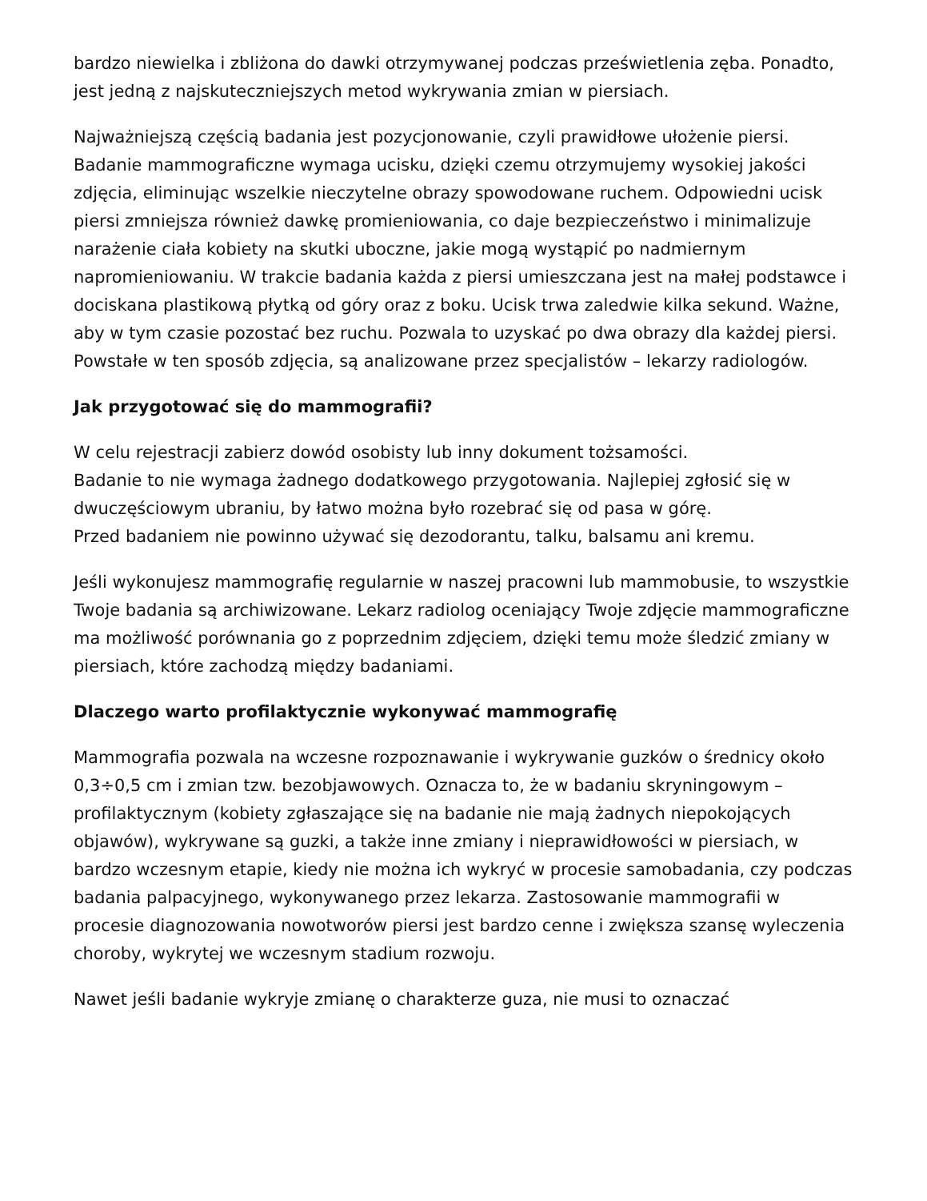bardzo niewielka i zbliżona do dawki otrzymywanej podczas prześwietlenia zęba. Ponadto, jest jedną z najskuteczniejszych metod wykrywania zmian w piersiach.
Najważniejszą częścią badania jest pozycjonowanie, czyli prawidłowe ułożenie piersi. Badanie mammograficzne wymaga ucisku, dzięki czemu otrzymujemy wysokiej jakości zdjęcia, eliminując wszelkie nieczytelne obrazy spowodowane ruchem. Odpowiedni ucisk piersi zmniejsza również dawkę promieniowania, co daje bezpieczeństwo i minimalizuje narażenie ciała kobiety na skutki uboczne, jakie mogą wystąpić po nadmiernym napromieniowaniu. W trakcie badania każda z piersi umieszczana jest na małej podstawce i dociskana plastikową płytką od góry oraz z boku. Ucisk trwa zaledwie kilka sekund. Ważne, aby w tym czasie pozostać bez ruchu. Pozwala to uzyskać po dwa obrazy dla każdej piersi. Powstałe w ten sposób zdjęcia, są analizowane przez specjalistów – lekarzy radiologów.
Jak przygotować się do mammografii?
W celu rejestracji zabierz dowód osobisty lub inny dokument tożsamości.
Badanie to nie wymaga żadnego dodatkowego przygotowania. Najlepiej zgłosić się w dwuczęściowym ubraniu, by łatwo można było rozebrać się od pasa w górę.
Przed badaniem nie powinno używać się dezodorantu, talku, balsamu ani kremu.
Jeśli wykonujesz mammografię regularnie w naszej pracowni lub mammobusie, to wszystkie Twoje badania są archiwizowane. Lekarz radiolog oceniający Twoje zdjęcie mammograficzne ma możliwość porównania go z poprzednim zdjęciem, dzięki temu może śledzić zmiany w piersiach, które zachodzą między badaniami.
Dlaczego warto profilaktycznie wykonywać mammografię
Mammografia pozwala na wczesne rozpoznawanie i wykrywanie guzków o średnicy około 0,3÷0,5 cm i zmian tzw. bezobjawowych. Oznacza to, że w badaniu skryningowym – profilaktycznym (kobiety zgłaszające się na badanie nie mają żadnych niepokojących objawów), wykrywane są guzki, a także inne zmiany i nieprawidłowości w piersiach, w bardzo wczesnym etapie, kiedy nie można ich wykryć w procesie samobadania, czy podczas badania palpacyjnego, wykonywanego przez lekarza. Zastosowanie mammografii w procesie diagnozowania nowotworów piersi jest bardzo cenne i zwiększa szansę wyleczenia choroby, wykrytej we wczesnym stadium rozwoju.
Nawet jeśli badanie wykryje zmianę o charakterze guza, nie musi to oznaczać